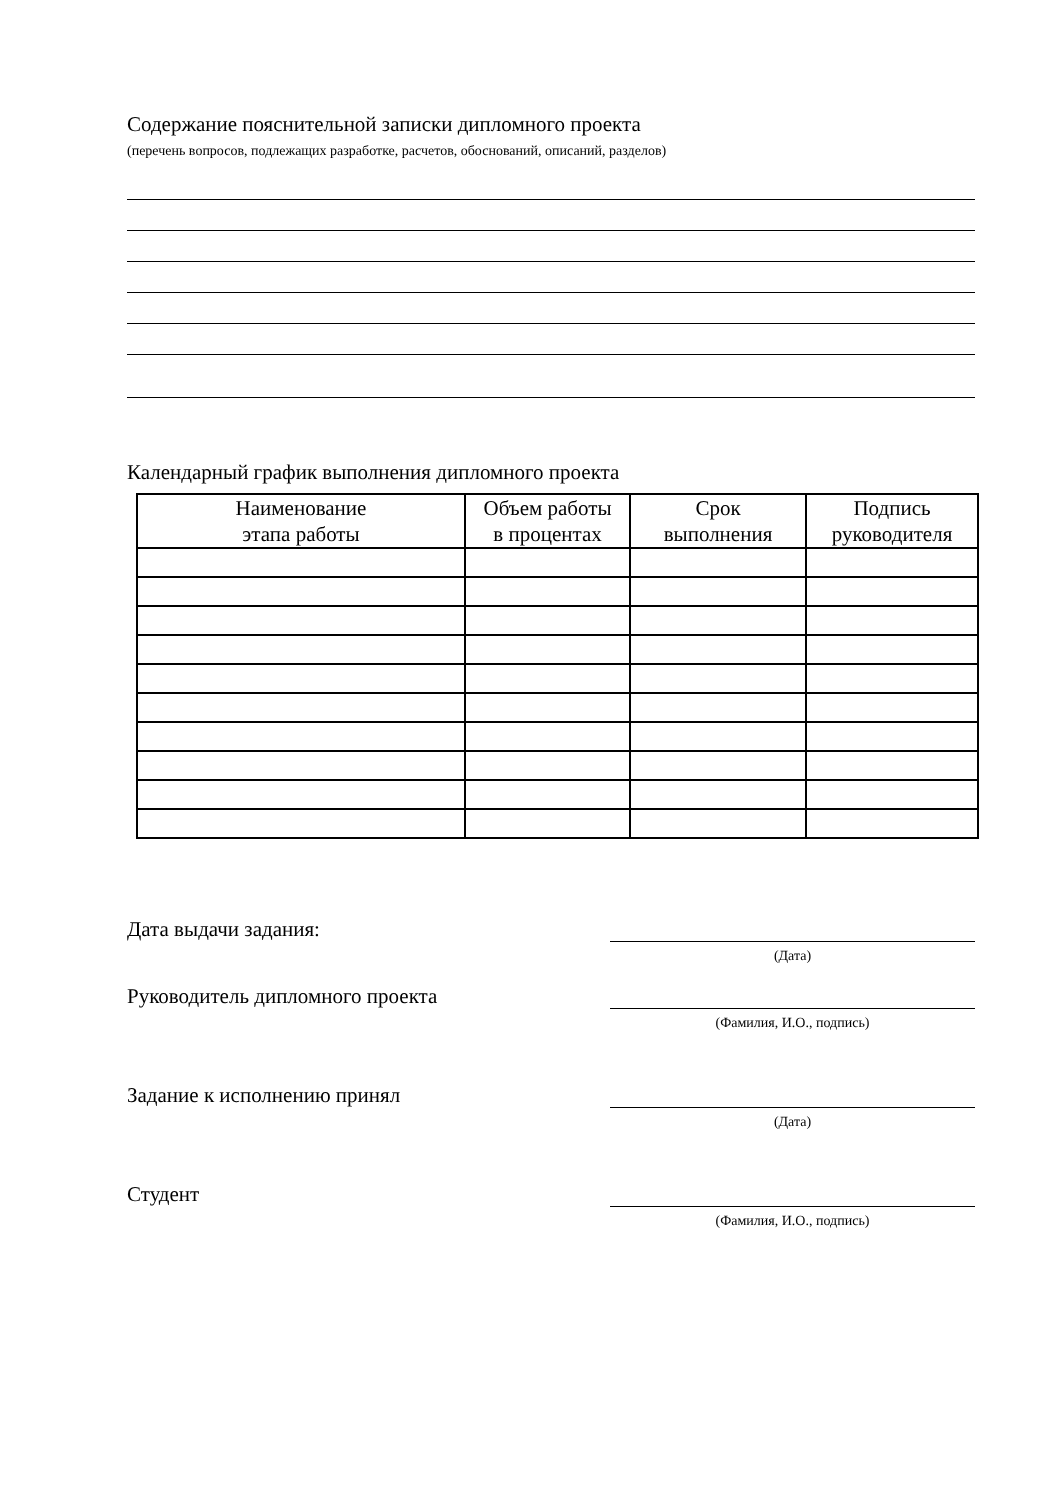Содержание пояснительной записки дипломного проекта
(перечень вопросов, подлежащих разработке, расчетов, обоснований, описаний, разделов)
Календарный график выполнения дипломного проекта
| Наименование этапа работы | Объем работы в процентах | Срок выполнения | Подпись руководителя |
| --- | --- | --- | --- |
Дата выдачи задания:
(Дата)
Руководитель дипломного проекта
(Фамилия, И.О., подпись)
Задание к исполнению принял
(Дата)
Студент
(Фамилия, И.О., подпись)